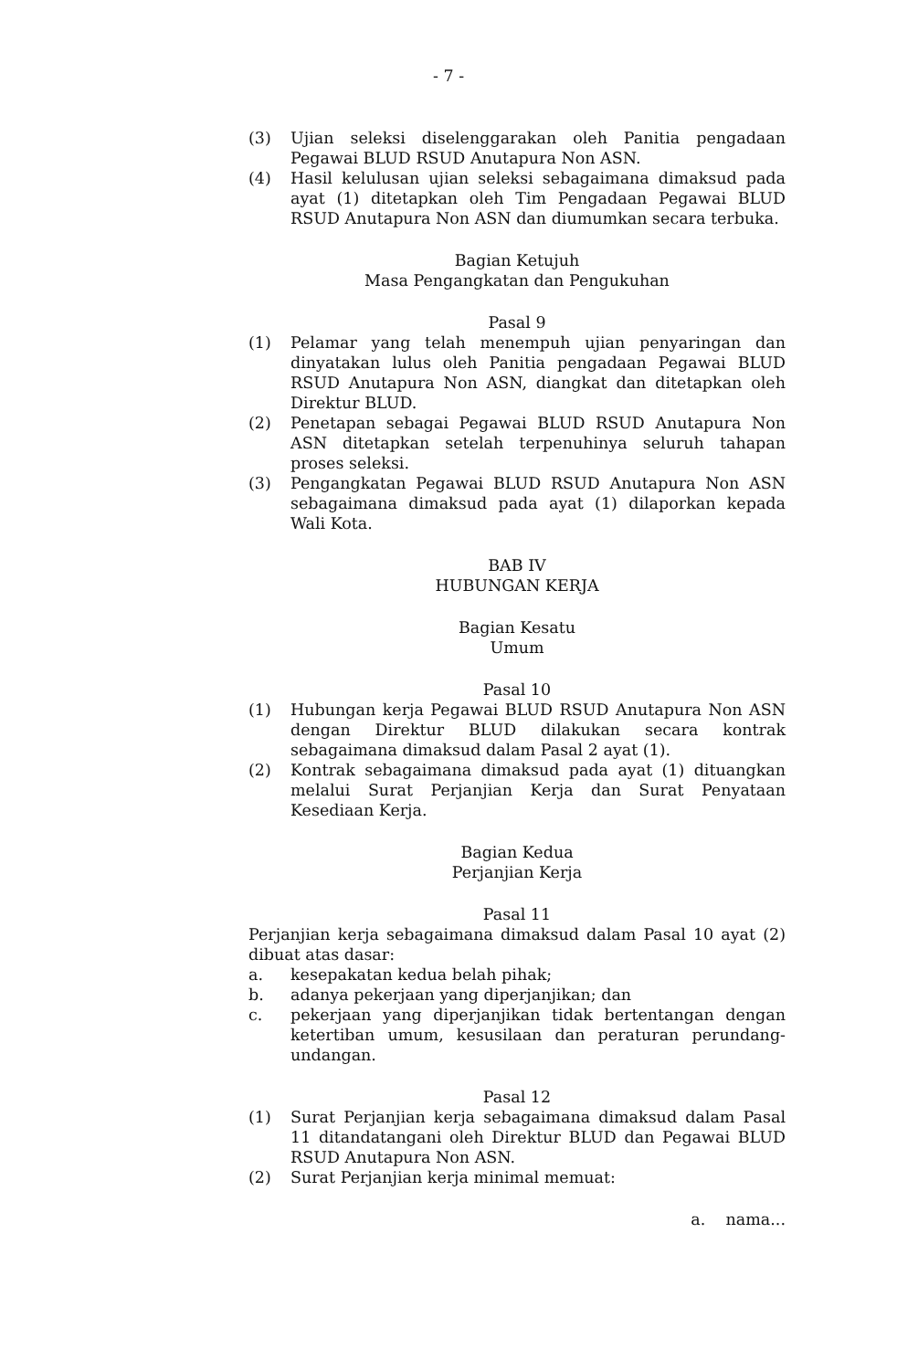- 7 -
(3) Ujian seleksi diselenggarakan oleh Panitia pengadaan Pegawai BLUD RSUD Anutapura Non ASN.
(4) Hasil kelulusan ujian seleksi sebagaimana dimaksud pada ayat (1) ditetapkan oleh Tim Pengadaan Pegawai BLUD RSUD Anutapura Non ASN dan diumumkan secara terbuka.
Bagian Ketujuh
Masa Pengangkatan dan Pengukuhan
Pasal 9
(1) Pelamar yang telah menempuh ujian penyaringan dan dinyatakan lulus oleh Panitia pengadaan Pegawai BLUD RSUD Anutapura Non ASN, diangkat dan ditetapkan oleh Direktur BLUD.
(2) Penetapan sebagai Pegawai BLUD RSUD Anutapura Non ASN ditetapkan setelah terpenuhinya seluruh tahapan proses seleksi.
(3) Pengangkatan Pegawai BLUD RSUD Anutapura Non ASN sebagaimana dimaksud pada ayat (1) dilaporkan kepada Wali Kota.
BAB IV
HUBUNGAN KERJA
Bagian Kesatu
Umum
Pasal 10
(1) Hubungan kerja Pegawai BLUD RSUD Anutapura Non ASN dengan Direktur BLUD dilakukan secara kontrak sebagaimana dimaksud dalam Pasal 2 ayat (1).
(2) Kontrak sebagaimana dimaksud pada ayat (1) dituangkan melalui Surat Perjanjian Kerja dan Surat Penyataan Kesediaan Kerja.
Bagian Kedua
Perjanjian Kerja
Pasal 11
Perjanjian kerja sebagaimana dimaksud dalam Pasal 10 ayat (2) dibuat atas dasar:
a. kesepakatan kedua belah pihak;
b. adanya pekerjaan yang diperjanjikan; dan
c. pekerjaan yang diperjanjikan tidak bertentangan dengan ketertiban umum, kesusilaan dan peraturan perundang-undangan.
Pasal 12
(1) Surat Perjanjian kerja sebagaimana dimaksud dalam Pasal 11 ditandatangani oleh Direktur BLUD dan Pegawai BLUD RSUD Anutapura Non ASN.
(2) Surat Perjanjian kerja minimal memuat:
a. nama...